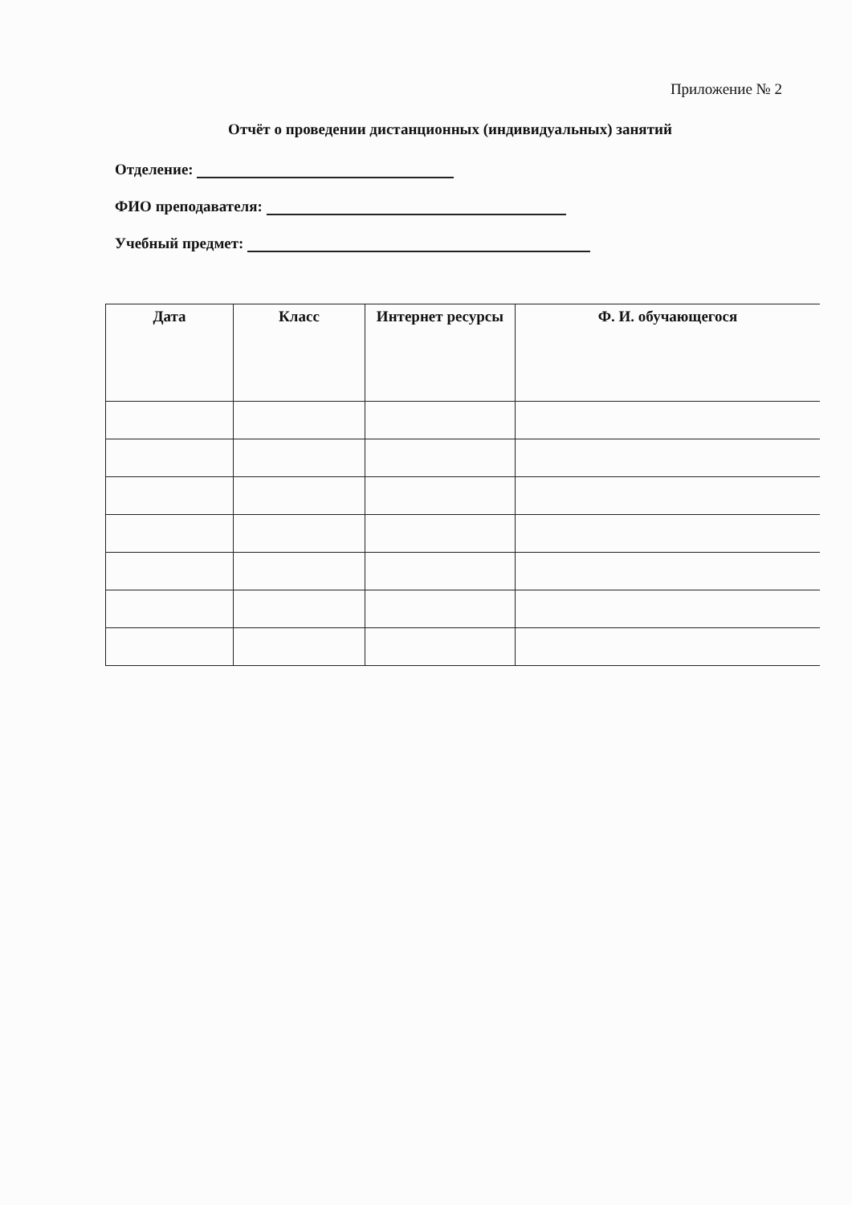Приложение № 2
Отчёт о проведении дистанционных (индивидуальных) занятий
Отделение:
ФИО преподавателя:
Учебный предмет:
| Дата | Класс | Интернет ресурсы | Ф. И. обучающегося |
| --- | --- | --- | --- |